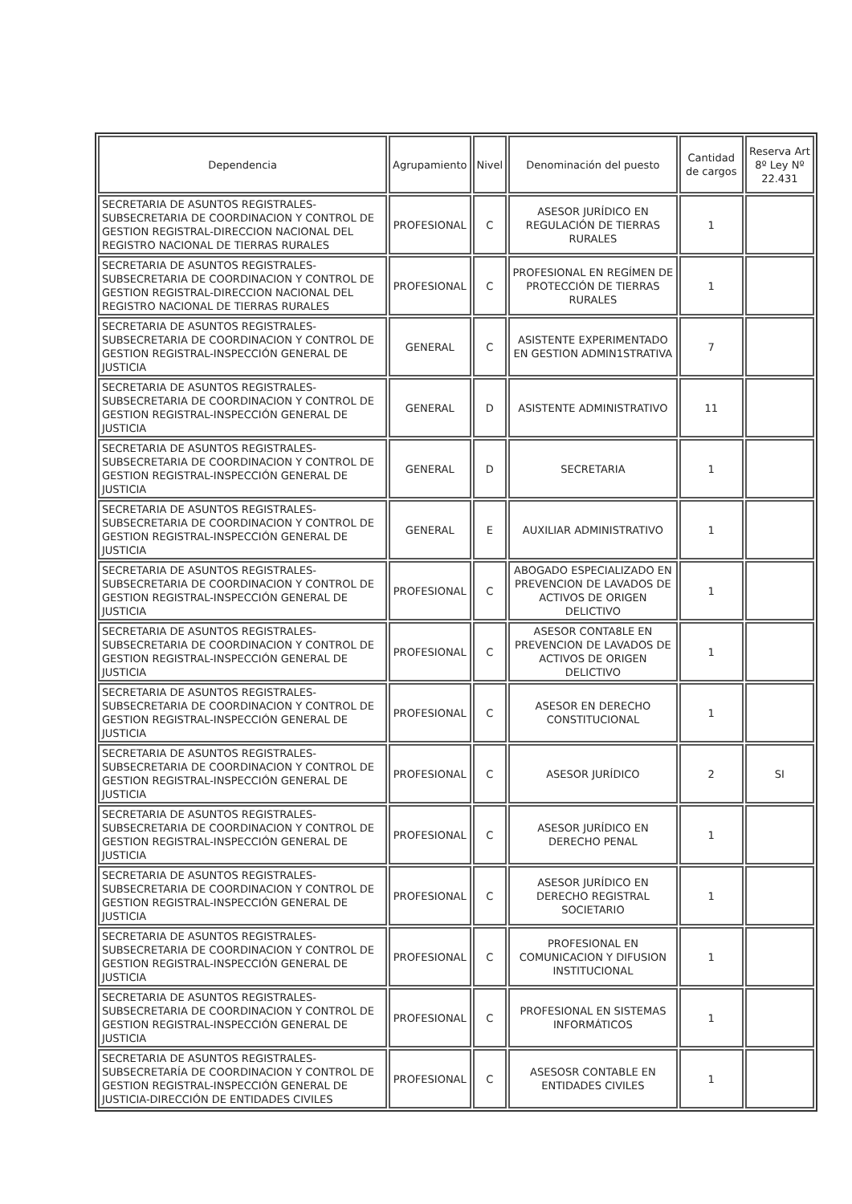| Dependencia | Agrupamiento | Nivel | Denominación del puesto | Cantidad de cargos | Reserva Art 8º Ley Nº 22.431 |
| --- | --- | --- | --- | --- | --- |
| SECRETARIA DE ASUNTOS REGISTRALES-SUBSECRETARIA DE COORDINACION Y CONTROL DE GESTION REGISTRAL-DIRECCION NACIONAL DEL REGISTRO NACIONAL DE TIERRAS RURALES | PROFESIONAL | C | ASESOR JURÍDICO EN REGULACIÓN DE TIERRAS RURALES | 1 | |
| SECRETARIA DE ASUNTOS REGISTRALES-SUBSECRETARIA DE COORDINACION Y CONTROL DE GESTION REGISTRAL-DIRECCION NACIONAL DEL REGISTRO NACIONAL DE TIERRAS RURALES | PROFESIONAL | C | PROFESIONAL EN REGÍMEN DE PROTECCIÓN DE TIERRAS RURALES | 1 | |
| SECRETARIA DE ASUNTOS REGISTRALES-SUBSECRETARIA DE COORDINACION Y CONTROL DE GESTION REGISTRAL-INSPECCIÓN GENERAL DE JUSTICIA | GENERAL | C | ASISTENTE EXPERIMENTADO EN GESTION ADMIN1STRATIVA | 7 | |
| SECRETARIA DE ASUNTOS REGISTRALES-SUBSECRETARIA DE COORDINACION Y CONTROL DE GESTION REGISTRAL-INSPECCIÓN GENERAL DE JUSTICIA | GENERAL | D | ASISTENTE ADMINISTRATIVO | 11 | |
| SECRETARIA DE ASUNTOS REGISTRALES-SUBSECRETARIA DE COORDINACION Y CONTROL DE GESTION REGISTRAL-INSPECCIÓN GENERAL DE JUSTICIA | GENERAL | D | SECRETARIA | 1 | |
| SECRETARIA DE ASUNTOS REGISTRALES-SUBSECRETARIA DE COORDINACION Y CONTROL DE GESTION REGISTRAL-INSPECCIÓN GENERAL DE JUSTICIA | GENERAL | E | AUXILIAR ADMINISTRATIVO | 1 | |
| SECRETARIA DE ASUNTOS REGISTRALES-SUBSECRETARIA DE COORDINACION Y CONTROL DE GESTION REGISTRAL-INSPECCIÓN GENERAL DE JUSTICIA | PROFESIONAL | C | ABOGADO ESPECIALIZADO EN PREVENCION DE LAVADOS DE ACTIVOS DE ORIGEN DELICTIVO | 1 | |
| SECRETARIA DE ASUNTOS REGISTRALES-SUBSECRETARIA DE COORDINACION Y CONTROL DE GESTION REGISTRAL-INSPECCIÓN GENERAL DE JUSTICIA | PROFESIONAL | C | ASESOR CONTA8LE EN PREVENCION DE LAVADOS DE ACTIVOS DE ORIGEN DELICTIVO | 1 | |
| SECRETARIA DE ASUNTOS REGISTRALES-SUBSECRETARIA DE COORDINACION Y CONTROL DE GESTION REGISTRAL-INSPECCIÓN GENERAL DE JUSTICIA | PROFESIONAL | C | ASESOR EN DERECHO CONSTITUCIONAL | 1 | |
| SECRETARIA DE ASUNTOS REGISTRALES-SUBSECRETARIA DE COORDINACION Y CONTROL DE GESTION REGISTRAL-INSPECCIÓN GENERAL DE JUSTICIA | PROFESIONAL | C | ASESOR JURÍDICO | 2 | SI |
| SECRETARIA DE ASUNTOS REGISTRALES-SUBSECRETARIA DE COORDINACION Y CONTROL DE GESTION REGISTRAL-INSPECCIÓN GENERAL DE JUSTICIA | PROFESIONAL | C | ASESOR JURÍDICO EN DERECHO PENAL | 1 | |
| SECRETARIA DE ASUNTOS REGISTRALES-SUBSECRETARIA DE COORDINACION Y CONTROL DE GESTION REGISTRAL-INSPECCIÓN GENERAL DE JUSTICIA | PROFESIONAL | C | ASESOR JURÍDICO EN DERECHO REGISTRAL SOCIETARIO | 1 | |
| SECRETARIA DE ASUNTOS REGISTRALES-SUBSECRETARIA DE COORDINACION Y CONTROL DE GESTION REGISTRAL-INSPECCIÓN GENERAL DE JUSTICIA | PROFESIONAL | C | PROFESIONAL EN COMUNICACION Y DIFUSION INSTITUCIONAL | 1 | |
| SECRETARIA DE ASUNTOS REGISTRALES-SUBSECRETARIA DE COORDINACION Y CONTROL DE GESTION REGISTRAL-INSPECCIÓN GENERAL DE JUSTICIA | PROFESIONAL | C | PROFESIONAL EN SISTEMAS INFORMÁTICOS | 1 | |
| SECRETARIA DE ASUNTOS REGISTRALES-SUBSECRETARÍA DE COORDINACION Y CONTROL DE GESTION REGISTRAL-INSPECCIÓN GENERAL DE JUSTICIA-DIRECCIÓN DE ENTIDADES CIVILES | PROFESIONAL | C | ASESOSR CONTABLE EN ENTIDADES CIVILES | 1 | |